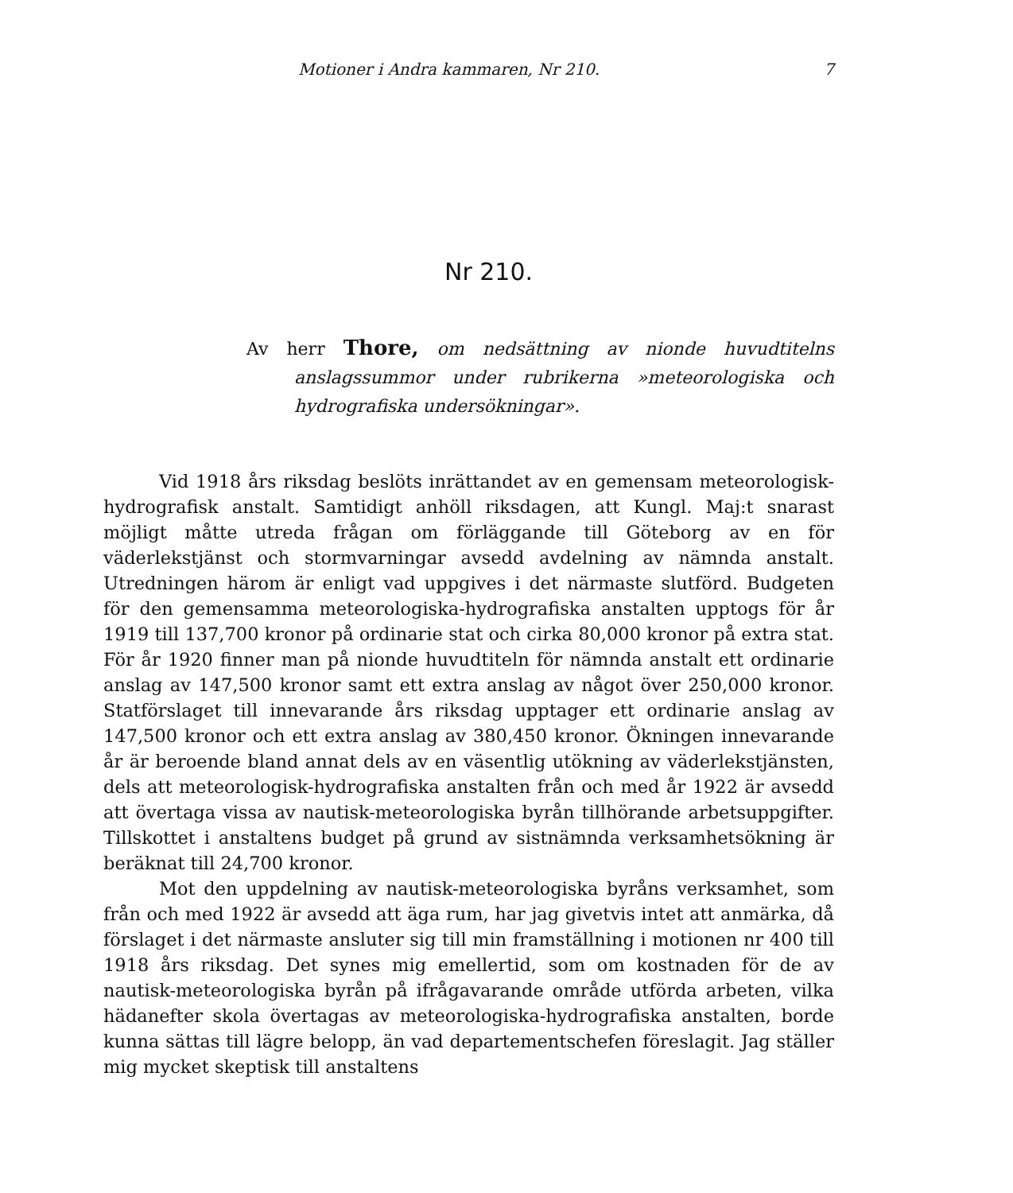Motioner i Andra kammaren, Nr 210. 7
Nr 210.
Av herr Thore, om nedsättning av nionde huvudtitelns anslagssummor under rubrikerna »meteorologiska och hydrografiska undersökningar».
Vid 1918 års riksdag beslöts inrättandet av en gemensam meteorologisk-hydrografisk anstalt. Samtidigt anhöll riksdagen, att Kungl. Maj:t snarast möjligt måtte utreda frågan om förläggande till Göteborg av en för väderlekstjänst och stormvarningar avsedd avdelning av nämnda anstalt. Utredningen härom är enligt vad uppgives i det närmaste slutförd. Budgeten för den gemensamma meteorologiska-hydrografiska anstalten upptogs för år 1919 till 137,700 kronor på ordinarie stat och cirka 80,000 kronor på extra stat. För år 1920 finner man på nionde huvudtiteln för nämnda anstalt ett ordinarie anslag av 147,500 kronor samt ett extra anslag av något över 250,000 kronor. Statförslaget till innevarande års riksdag upptager ett ordinarie anslag av 147,500 kronor och ett extra anslag av 380,450 kronor. Ökningen innevarande år är beroende bland annat dels av en väsentlig utökning av väderlekstjänsten, dels att meteorologisk-hydrografiska anstalten från och med år 1922 är avsedd att övertaga vissa av nautisk-meteorologiska byrån tillhörande arbetsuppgifter. Tillskottet i anstaltens budget på grund av sistnämnda verksamhetsökning är beräknat till 24,700 kronor.
Mot den uppdelning av nautisk-meteorologiska byråns verksamhet, som från och med 1922 är avsedd att äga rum, har jag givetvis intet att anmärka, då förslaget i det närmaste ansluter sig till min framställning i motionen nr 400 till 1918 års riksdag. Det synes mig emellertid, som om kostnaden för de av nautisk-meteorologiska byrån på ifrågavarande område utförda arbeten, vilka hädanefter skola övertagas av meteorologiska-hydrografiska anstalten, borde kunna sättas till lägre belopp, än vad departementschefen föreslagit. Jag ställer mig mycket skeptisk till anstaltens